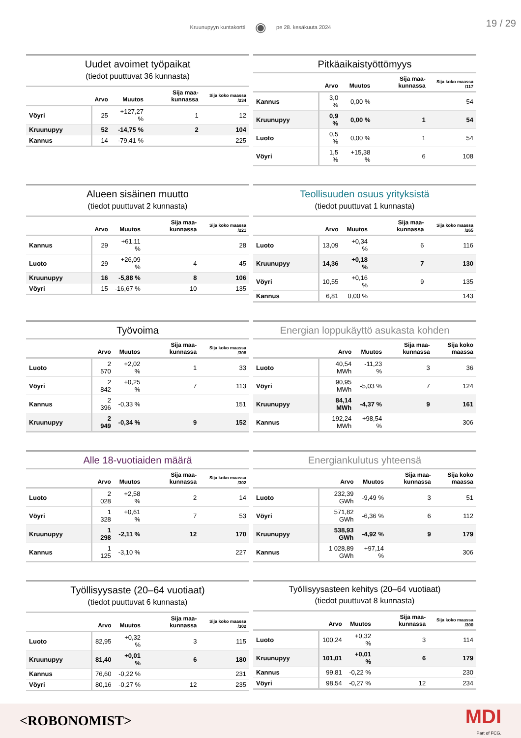Kruunupyyn kuntakortti ◉ pe 28. kesäkuuta 2024
19 / 29
Uudet avoimet työpaikat
(tiedot puuttuvat 36 kunnasta)
| | Arvo | Muutos | Sija maa-kunnassa | Sija koko maassa /234 |
| --- | --- | --- | --- | --- |
| Vöyri | 25 | +127,27 % | 1 | 12 |
| Kruunupyy | 52 | -14,75 % | 2 | 104 |
| Kannus | 14 | -79,41 % | | 225 |
Pitkäaikaistyöttömyys
| | Arvo | Muutos | Sija maa-kunnassa | Sija koko maassa /117 |
| --- | --- | --- | --- | --- |
| Kannus | 3,0 % | 0,00 % | | 54 |
| Kruunupyy | 0,9 % | 0,00 % | 1 | 54 |
| Luoto | 0,5 % | 0,00 % | 1 | 54 |
| Vöyri | 1,5 % | +15,38 % | 6 | 108 |
Alueen sisäinen muutto
(tiedot puuttuvat 2 kunnasta)
| | Arvo | Muutos | Sija maa-kunnassa | Sija koko maassa /221 |
| --- | --- | --- | --- | --- |
| Kannus | 29 | +61,11 % | | 28 |
| Luoto | 29 | +26,09 % | 4 | 45 |
| Kruunupyy | 16 | -5,88 % | 8 | 106 |
| Vöyri | 15 | -16,67 % | 10 | 135 |
Teollisuuden osuus yrityksistä
(tiedot puuttuvat 1 kunnasta)
| | Arvo | Muutos | Sija maa-kunnassa | Sija koko maassa /265 |
| --- | --- | --- | --- | --- |
| Luoto | 13,09 | +0,34 % | 6 | 116 |
| Kruunupyy | 14,36 | +0,18 % | 7 | 130 |
| Vöyri | 10,55 | +0,16 % | 9 | 135 |
| Kannus | 6,81 | 0,00 % | | 143 |
Työvoima
| | Arvo | Muutos | Sija maa-kunnassa | Sija koko maassa /308 |
| --- | --- | --- | --- | --- |
| Luoto | 2 570 | +2,02 % | 1 | 33 |
| Vöyri | 2 842 | +0,25 % | 7 | 113 |
| Kannus | 2 396 | -0,33 % | | 151 |
| Kruunupyy | 2 949 | -0,34 % | 9 | 152 |
Energian loppukäyttö asukasta kohden
| | Arvo | Muutos | Sija maa-kunnassa | Sija koko maassa |
| --- | --- | --- | --- | --- |
| Luoto | 40,54 MWh | -11,23 % | 3 | 36 |
| Vöyri | 90,95 MWh | -5,03 % | 7 | 124 |
| Kruunupyy | 84,14 MWh | -4,37 % | 9 | 161 |
| Kannus | 192,24 MWh | +98,54 % | | 306 |
Alle 18-vuotiaiden määrä
| | Arvo | Muutos | Sija maa-kunnassa | Sija koko maassa /302 |
| --- | --- | --- | --- | --- |
| Luoto | 2 028 | +2,58 % | 2 | 14 |
| Vöyri | 1 328 | +0,61 % | 7 | 53 |
| Kruunupyy | 1 298 | -2,11 % | 12 | 170 |
| Kannus | 1 125 | -3,10 % | | 227 |
Energiankulutus yhteensä
| | Arvo | Muutos | Sija maa-kunnassa | Sija koko maassa |
| --- | --- | --- | --- | --- |
| Luoto | 232,39 GWh | -9,49 % | 3 | 51 |
| Vöyri | 571,82 GWh | -6,36 % | 6 | 112 |
| Kruunupyy | 538,93 GWh | -4,92 % | 9 | 179 |
| Kannus | 1 028,89 GWh | +97,14 % | | 306 |
Työllisyysaste (20–64 vuotiaat)
(tiedot puuttuvat 6 kunnasta)
| | Arvo | Muutos | Sija maa-kunnassa | Sija koko maassa /302 |
| --- | --- | --- | --- | --- |
| Luoto | 82,95 | +0,32 % | 3 | 115 |
| Kruunupyy | 81,40 | +0,01 % | 6 | 180 |
| Kannus | 76,60 | -0,22 % | | 231 |
| Vöyri | 80,16 | -0,27 % | 12 | 235 |
Työllisyysasteen kehitys (20–64 vuotiaat)
(tiedot puuttuvat 8 kunnasta)
| | Arvo | Muutos | Sija maa-kunnassa | Sija koko maassa /300 |
| --- | --- | --- | --- | --- |
| Luoto | 100,24 | +0,32 % | 3 | 114 |
| Kruunupyy | 101,01 | +0,01 % | 6 | 179 |
| Kannus | 99,81 | -0,22 % | | 230 |
| Vöyri | 98,54 | -0,27 % | 12 | 234 |
<ROBONOMIST> MDI
Part of FCG.